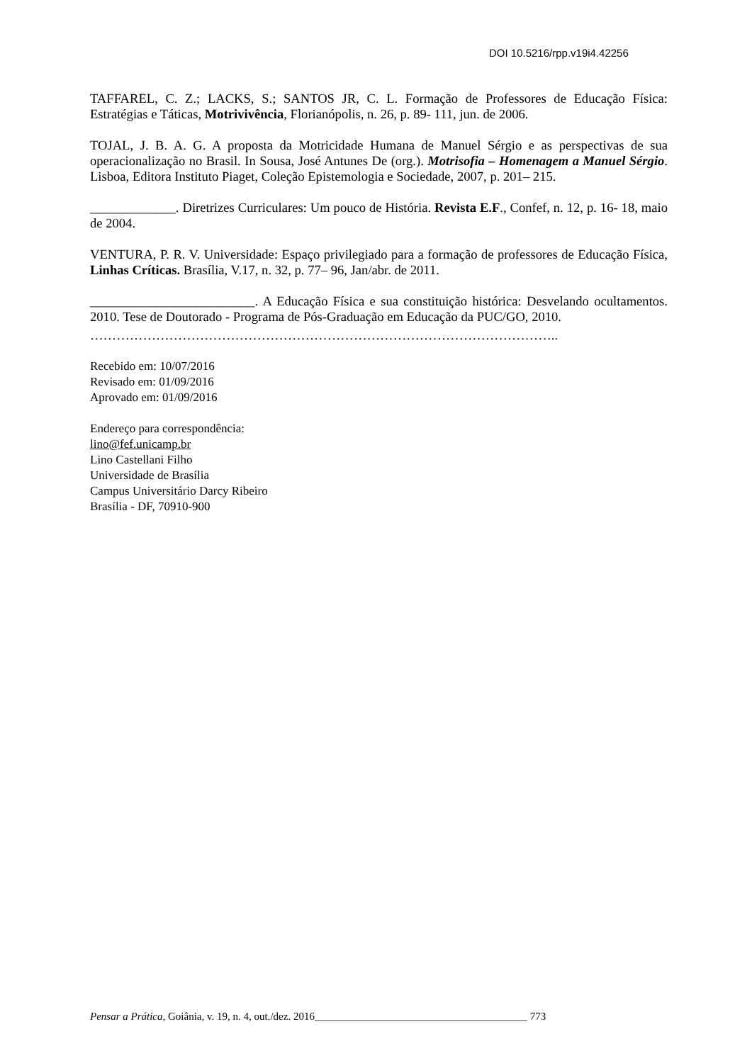DOI 10.5216/rpp.v19i4.42256
TAFFAREL, C. Z.; LACKS, S.; SANTOS JR, C. L. Formação de Professores de Educação Física: Estratégias e Táticas, Motrivivência, Florianópolis, n. 26, p. 89- 111, jun. de 2006.
TOJAL, J. B. A. G. A proposta da Motricidade Humana de Manuel Sérgio e as perspectivas de sua operacionalização no Brasil. In Sousa, José Antunes De (org.). Motrisofia – Homenagem a Manuel Sérgio. Lisboa, Editora Instituto Piaget, Coleção Epistemologia e Sociedade, 2007, p. 201– 215.
_____________. Diretrizes Curriculares: Um pouco de História. Revista E.F., Confef, n. 12, p. 16- 18, maio de 2004.
VENTURA, P. R. V. Universidade: Espaço privilegiado para a formação de professores de Educação Física, Linhas Críticas. Brasília, V.17, n. 32, p. 77– 96, Jan/abr. de 2011.
_________________________. A Educação Física e sua constituição histórica: Desvelando ocultamentos. 2010. Tese de Doutorado - Programa de Pós-Graduação em Educação da PUC/GO, 2010.
……………………………………………………………………………………………..
Recebido em: 10/07/2016
Revisado em: 01/09/2016
Aprovado em: 01/09/2016
Endereço para correspondência:
lino@fef.unicamp.br
Lino Castellani Filho
Universidade de Brasília
Campus Universitário Darcy Ribeiro
Brasília - DF, 70910-900
Pensar a Prática, Goiânia, v. 19, n. 4, out./dez. 2016________________________________________ 773